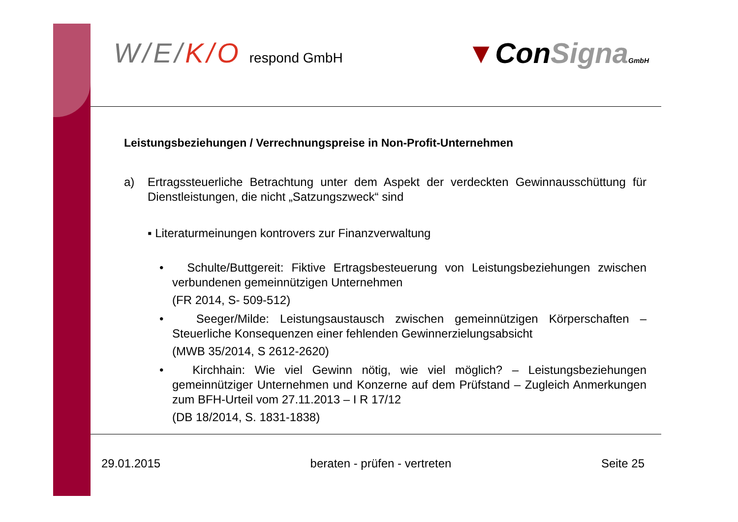W/E/K/O respond GmbH
▼ConSigna GmbH
Leistungsbeziehungen / Verrechnungspreise in Non-Profit-Unternehmen
a) Ertragssteuerliche Betrachtung unter dem Aspekt der verdeckten Gewinnausschüttung für Dienstleistungen, die nicht „Satzungszweck“ sind
▪ Literaturmeinungen kontrovers zur Finanzverwaltung
• Schulte/Buttgereit: Fiktive Ertragsbesteuerung von Leistungsbeziehungen zwischen verbundenen gemeinnützigen Unternehmen
(FR 2014, S- 509-512)
• Seeger/Milde: Leistungsaustausch zwischen gemeinnützigen Körperschaften – Steuerliche Konsequenzen einer fehlenden Gewinnerzielungsabsicht
(MWB 35/2014, S 2612-2620)
• Kirchhain: Wie viel Gewinn nötig, wie viel möglich? – Leistungsbeziehungen gemeinnütziger Unternehmen und Konzerne auf dem Prüfstand – Zugleich Anmerkungen zum BFH-Urteil vom 27.11.2013 – I R 17/12
(DB 18/2014, S. 1831-1838)
29.01.2015 beraten - prüfen - vertreten Seite 25